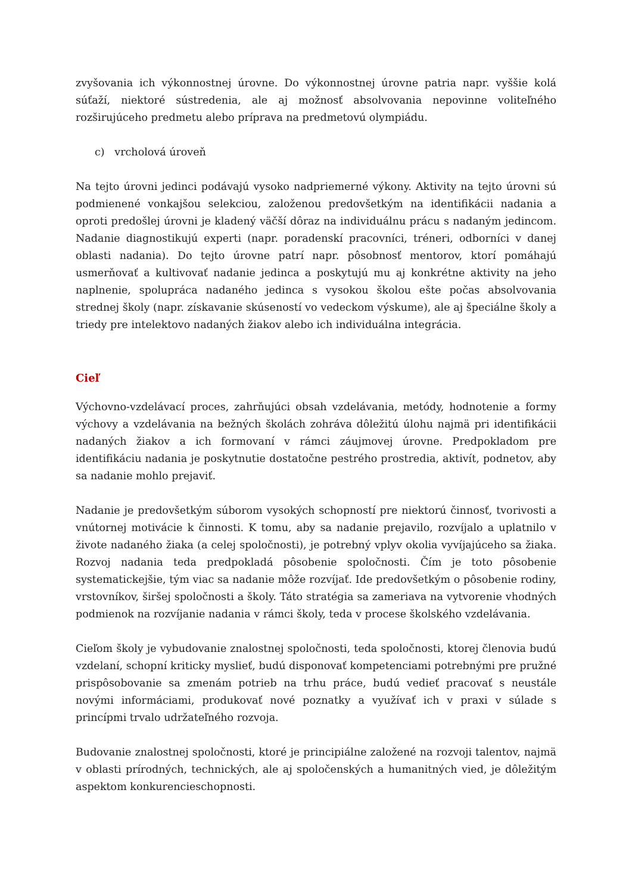zvyšovania ich výkonnostnej úrovne. Do výkonnostnej úrovne patria napr. vyššie kolá súťaží, niektoré sústredenia, ale aj možnosť absolvovania nepovinne voliteľného rozširujúceho predmetu alebo príprava na predmetovú olympiádu.
c) vrcholová úroveň
Na tejto úrovni jedinci podávajú vysoko nadpriemerné výkony. Aktivity na tejto úrovni sú podmienené vonkajšou selekciou, založenou predovšetkým na identifikácii nadania a oproti predošlej úrovni je kladený väčší dôraz na individuálnu prácu s nadaným jedincom. Nadanie diagnostikujú experti (napr. poradenskí pracovníci, tréneri, odborníci v danej oblasti nadania). Do tejto úrovne patrí napr. pôsobnosť mentorov, ktorí pomáhajú usmerňovať a kultivovať nadanie jedinca a poskytujú mu aj konkrétne aktivity na jeho naplnenie, spolupráca nadaného jedinca s vysokou školou ešte počas absolvovania strednej školy (napr. získavanie skúseností vo vedeckom výskume), ale aj špeciálne školy a triedy pre intelektovo nadaných žiakov alebo ich individuálna integrácia.
Cieľ
Výchovno-vzdelávací proces, zahrňujúci obsah vzdelávania, metódy, hodnotenie a formy výchovy a vzdelávania na bežných školách zohráva dôležitú úlohu najmä pri identifikácii nadaných žiakov a ich formovaní v rámci záujmovej úrovne. Predpokladom pre identifikáciu nadania je poskytnutie dostatočne pestrého prostredia, aktivít, podnetov, aby sa nadanie mohlo prejaviť.
Nadanie je predovšetkým súborom vysokých schopností pre niektorú činnosť, tvorivosti a vnútornej motivácie k činnosti. K tomu, aby sa nadanie prejavilo, rozvíjalo a uplatnilo v živote nadaného žiaka (a celej spoločnosti), je potrebný vplyv okolia vyvíjajúceho sa žiaka. Rozvoj nadania teda predpokladá pôsobenie spoločnosti. Čím je toto pôsobenie systematickejšie, tým viac sa nadanie môže rozvíjať. Ide predovšetkým o pôsobenie rodiny, vrstovníkov, širšej spoločnosti a školy. Táto stratégia sa zameriava na vytvorenie vhodných podmienok na rozvíjanie nadania v rámci školy, teda v procese školského vzdelávania.
Cieľom školy je vybudovanie znalostnej spoločnosti, teda spoločnosti, ktorej členovia budú vzdelaní, schopní kriticky myslieť, budú disponovať kompetenciami potrebnými pre pružné prispôsobovanie sa zmenám potrieb na trhu práce, budú vedieť pracovať s neustále novými informáciami, produkovať nové poznatky a využívať ich v praxi v súlade s princípmi trvalo udržateľného rozvoja.
Budovanie znalostnej spoločnosti, ktoré je principiálne založené na rozvoji talentov, najmä v oblasti prírodných, technických, ale aj spoločenských a humanitných vied, je dôležitým aspektom konkurencieschopnosti.